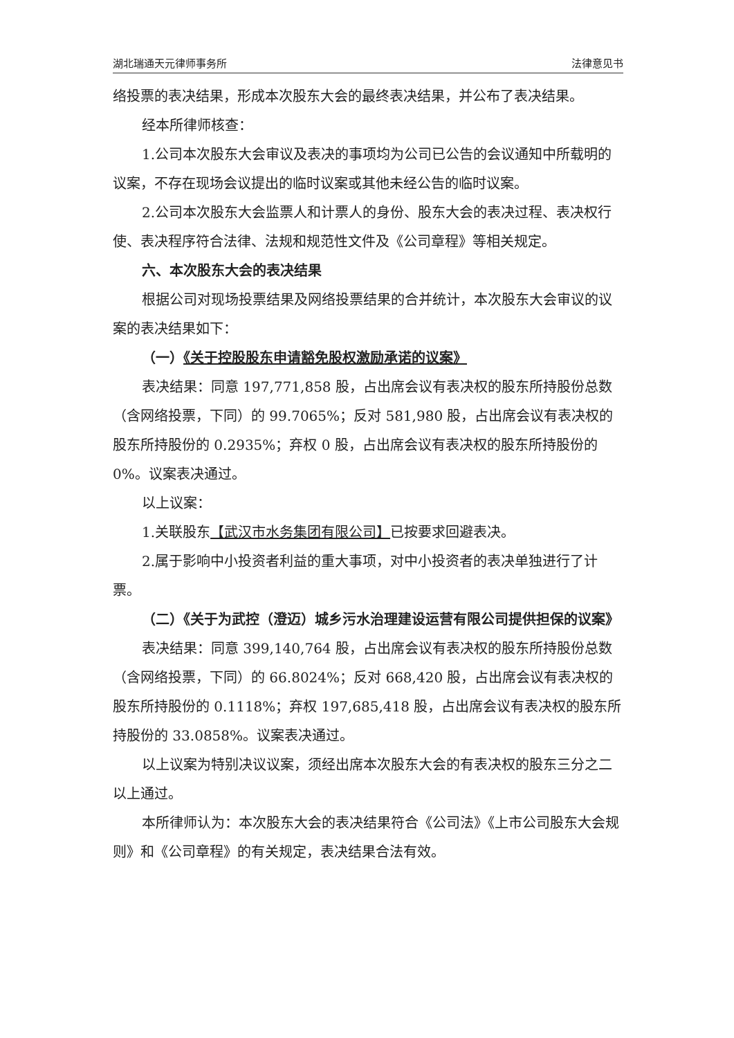湖北瑞通天元律师事务所 法律意见书
络投票的表决结果，形成本次股东大会的最终表决结果，并公布了表决结果。
经本所律师核查：
1.公司本次股东大会审议及表决的事项均为公司已公告的会议通知中所载明的议案，不存在现场会议提出的临时议案或其他未经公告的临时议案。
2.公司本次股东大会监票人和计票人的身份、股东大会的表决过程、表决权行使、表决程序符合法律、法规和规范性文件及《公司章程》等相关规定。
六、本次股东大会的表决结果
根据公司对现场投票结果及网络投票结果的合并统计，本次股东大会审议的议案的表决结果如下：
（一）《关于控股股东申请豁免股权激励承诺的议案》
表决结果：同意 197,771,858 股，占出席会议有表决权的股东所持股份总数（含网络投票，下同）的 99.7065%；反对 581,980 股，占出席会议有表决权的股东所持股份的 0.2935%；弃权 0 股，占出席会议有表决权的股东所持股份的 0%。议案表决通过。
以上议案：
1.关联股东【武汉市水务集团有限公司】已按要求回避表决。
2.属于影响中小投资者利益的重大事项，对中小投资者的表决单独进行了计票。
（二）《关于为武控（澄迈）城乡污水治理建设运营有限公司提供担保的议案》
表决结果：同意 399,140,764 股，占出席会议有表决权的股东所持股份总数（含网络投票，下同）的 66.8024%；反对 668,420 股，占出席会议有表决权的股东所持股份的 0.1118%；弃权 197,685,418 股，占出席会议有表决权的股东所持股份的 33.0858%。议案表决通过。
以上议案为特别决议议案，须经出席本次股东大会的有表决权的股东三分之二以上通过。
本所律师认为：本次股东大会的表决结果符合《公司法》《上市公司股东大会规则》和《公司章程》的有关规定，表决结果合法有效。